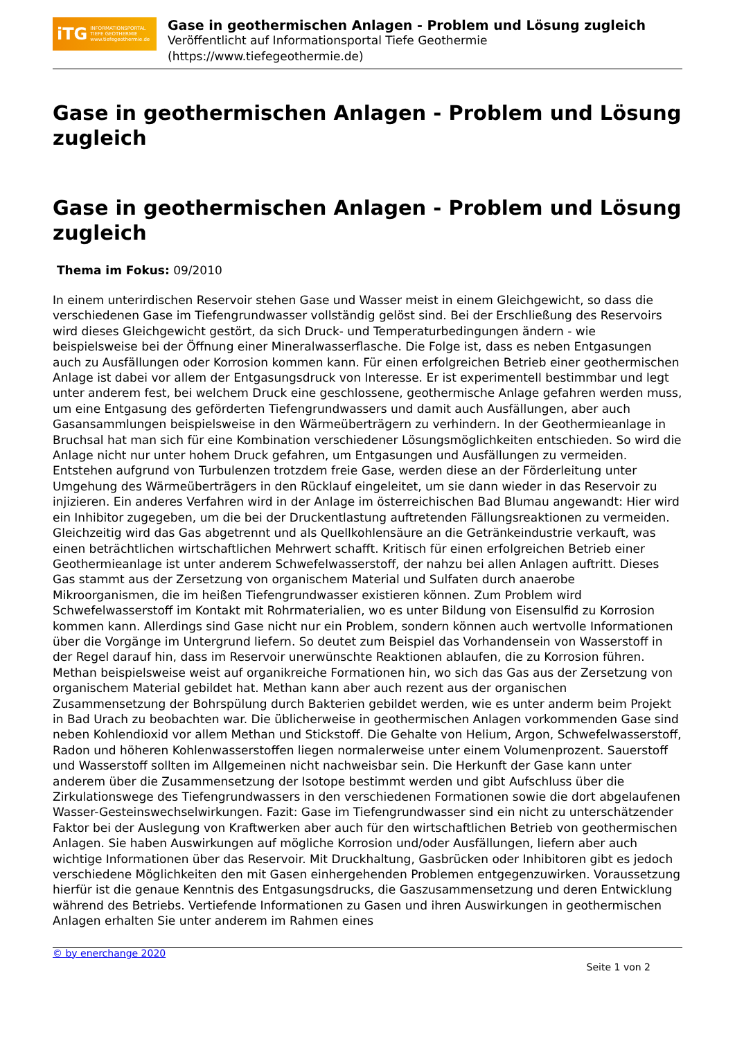iTG INFORMATIONSPORTAL
TIEFE GEOTHERMIE
www.tiefegeothermie.de
Gase in geothermischen Anlagen - Problem und Lösung zugleich
Veröffentlicht auf Informationsportal Tiefe Geothermie
(https://www.tiefegeothermie.de)
Gase in geothermischen Anlagen - Problem und Lösung zugleich
Gase in geothermischen Anlagen - Problem und Lösung zugleich
Thema im Fokus: 09/2010
In einem unterirdischen Reservoir stehen Gase und Wasser meist in einem Gleichgewicht, so dass die verschiedenen Gase im Tiefengrundwasser vollständig gelöst sind. Bei der Erschließung des Reservoirs wird dieses Gleichgewicht gestört, da sich Druck- und Temperaturbedingungen ändern - wie beispielsweise bei der Öffnung einer Mineralwasserflasche. Die Folge ist, dass es neben Entgasungen auch zu Ausfällungen oder Korrosion kommen kann. Für einen erfolgreichen Betrieb einer geothermischen Anlage ist dabei vor allem der Entgasungsdruck von Interesse. Er ist experimentell bestimmbar und legt unter anderem fest, bei welchem Druck eine geschlossene, geothermische Anlage gefahren werden muss, um eine Entgasung des geförderten Tiefengrundwassers und damit auch Ausfällungen, aber auch Gasansammlungen beispielsweise in den Wärmeüberträgern zu verhindern. In der Geothermieanlage in Bruchsal hat man sich für eine Kombination verschiedener Lösungsmöglichkeiten entschieden. So wird die Anlage nicht nur unter hohem Druck gefahren, um Entgasungen und Ausfällungen zu vermeiden. Entstehen aufgrund von Turbulenzen trotzdem freie Gase, werden diese an der Förderleitung unter Umgehung des Wärmeüberträgers in den Rücklauf eingeleitet, um sie dann wieder in das Reservoir zu injizieren. Ein anderes Verfahren wird in der Anlage im österreichischen Bad Blumau angewandt: Hier wird ein Inhibitor zugegeben, um die bei der Druckentlastung auftretenden Fällungsreaktionen zu vermeiden. Gleichzeitig wird das Gas abgetrennt und als Quellkohlensäure an die Getränkeindustrie verkauft, was einen beträchtlichen wirtschaftlichen Mehrwert schafft. Kritisch für einen erfolgreichen Betrieb einer Geothermieanlage ist unter anderem Schwefelwasserstoff, der nahzu bei allen Anlagen auftritt. Dieses Gas stammt aus der Zersetzung von organischem Material und Sulfaten durch anaerobe Mikroorganismen, die im heißen Tiefengrundwasser existieren können. Zum Problem wird Schwefelwasserstoff im Kontakt mit Rohrmaterialien, wo es unter Bildung von Eisensulfid zu Korrosion kommen kann. Allerdings sind Gase nicht nur ein Problem, sondern können auch wertvolle Informationen über die Vorgänge im Untergrund liefern. So deutet zum Beispiel das Vorhandensein von Wasserstoff in der Regel darauf hin, dass im Reservoir unerwünschte Reaktionen ablaufen, die zu Korrosion führen. Methan beispielsweise weist auf organikreiche Formationen hin, wo sich das Gas aus der Zersetzung von organischem Material gebildet hat. Methan kann aber auch rezent aus der organischen Zusammensetzung der Bohrspülung durch Bakterien gebildet werden, wie es unter anderm beim Projekt in Bad Urach zu beobachten war. Die üblicherweise in geothermischen Anlagen vorkommenden Gase sind neben Kohlendioxid vor allem Methan und Stickstoff. Die Gehalte von Helium, Argon, Schwefelwasserstoff, Radon und höheren Kohlenwasserstoffen liegen normalerweise unter einem Volumenprozent. Sauerstoff und Wasserstoff sollten im Allgemeinen nicht nachweisbar sein. Die Herkunft der Gase kann unter anderem über die Zusammensetzung der Isotope bestimmt werden und gibt Aufschluss über die Zirkulationswege des Tiefengrundwassers in den verschiedenen Formationen sowie die dort abgelaufenen Wasser-Gesteinswechselwirkungen. Fazit: Gase im Tiefengrundwasser sind ein nicht zu unterschätzender Faktor bei der Auslegung von Kraftwerken aber auch für den wirtschaftlichen Betrieb von geothermischen Anlagen. Sie haben Auswirkungen auf mögliche Korrosion und/oder Ausfällungen, liefern aber auch wichtige Informationen über das Reservoir. Mit Druckhaltung, Gasbrücken oder Inhibitoren gibt es jedoch verschiedene Möglichkeiten den mit Gasen einhergehenden Problemen entgegenzuwirken. Voraussetzung hierfür ist die genaue Kenntnis des Entgasungsdrucks, die Gaszusammensetzung und deren Entwicklung während des Betriebs. Vertiefende Informationen zu Gasen und ihren Auswirkungen in geothermischen Anlagen erhalten Sie unter anderem im Rahmen eines
© by enerchange 2020
Seite 1 von 2